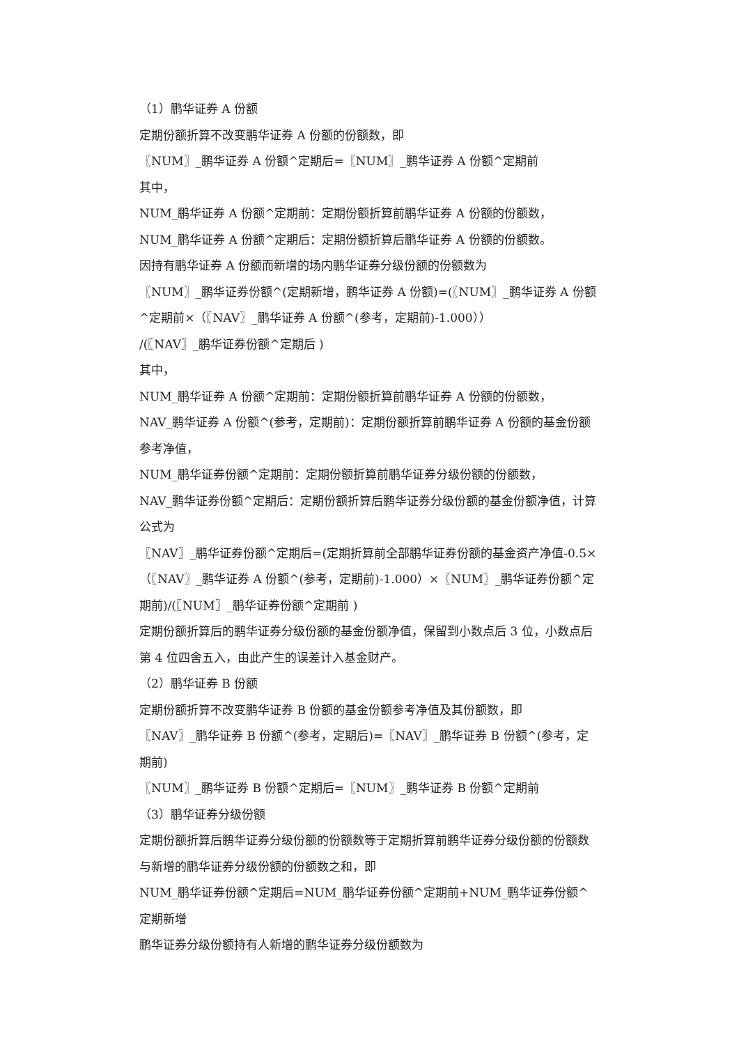（1）鹏华证券 A 份额
定期份额折算不改变鹏华证券 A 份额的份额数，即
〖NUM〗_鹏华证券 A 份额^定期后=〖NUM〗_鹏华证券 A 份额^定期前
其中，
NUM_鹏华证券 A 份额^定期前：定期份额折算前鹏华证券 A 份额的份额数，
NUM_鹏华证券 A 份额^定期后：定期份额折算后鹏华证券 A 份额的份额数。
因持有鹏华证券 A 份额而新增的场内鹏华证券分级份额的份额数为
〖NUM〗_鹏华证券份额^(定期新增，鹏华证券 A 份额)=(〖NUM〗_鹏华证券 A 份额^定期前×（〖NAV〗_鹏华证券 A 份额^(参考，定期前)-1.000））
/(〖NAV〗_鹏华证券份额^定期后 )
其中，
NUM_鹏华证券 A 份额^定期前：定期份额折算前鹏华证券 A 份额的份额数，
NAV_鹏华证券 A 份额^(参考，定期前)：定期份额折算前鹏华证券 A 份额的基金份额参考净值，
NUM_鹏华证券份额^定期前：定期份额折算前鹏华证券分级份额的份额数，
NAV_鹏华证券份额^定期后：定期份额折算后鹏华证券分级份额的基金份额净值，计算公式为
〖NAV〗_鹏华证券份额^定期后=(定期折算前全部鹏华证券份额的基金资产净值-0.5×（〖NAV〗_鹏华证券 A 份额^(参考，定期前)-1.000）×〖NUM〗_鹏华证券份额^定期前)/(〖NUM〗_鹏华证券份额^定期前 )
定期份额折算后的鹏华证券分级份额的基金份额净值，保留到小数点后 3 位，小数点后第 4 位四舍五入，由此产生的误差计入基金财产。
（2）鹏华证券 B 份额
定期份额折算不改变鹏华证券 B 份额的基金份额参考净值及其份额数，即
〖NAV〗_鹏华证券 B 份额^(参考，定期后)=〖NAV〗_鹏华证券 B 份额^(参考，定期前)
〖NUM〗_鹏华证券 B 份额^定期后=〖NUM〗_鹏华证券 B 份额^定期前
（3）鹏华证券分级份额
定期份额折算后鹏华证券分级份额的份额数等于定期折算前鹏华证券分级份额的份额数与新增的鹏华证券分级份额的份额数之和，即
NUM_鹏华证券份额^定期后=NUM_鹏华证券份额^定期前+NUM_鹏华证券份额^定期新增
鹏华证券分级份额持有人新增的鹏华证券分级份额数为